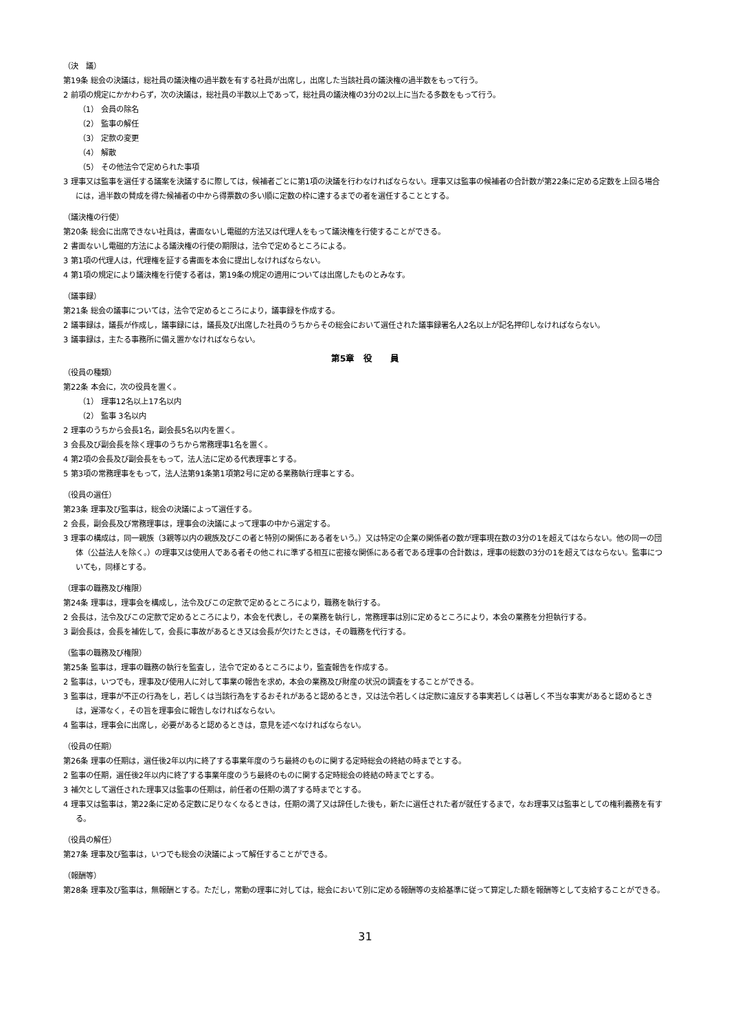（決　議）
第19条 総会の決議は，総社員の議決権の過半数を有する社員が出席し，出席した当該社員の議決権の過半数をもって行う。
2 前項の規定にかかわらず，次の決議は，総社員の半数以上であって，総社員の議決権の3分の2以上に当たる多数をもって行う。
（1） 会員の除名
（2） 監事の解任
（3） 定款の変更
（4） 解散
（5） その他法令で定められた事項
3 理事又は監事を選任する議案を決議するに際しては，候補者ごとに第1項の決議を行わなければならない。理事又は監事の候補者の合計数が第22条に定める定数を上回る場合には，過半数の賛成を得た候補者の中から得票数の多い順に定数の枠に達するまでの者を選任することとする。
（議決権の行使）
第20条 総会に出席できない社員は，書面ないし電磁的方法又は代理人をもって議決権を行使することができる。
2 書面ないし電磁的方法による議決権の行使の期限は，法令で定めるところによる。
3 第1項の代理人は，代理権を証する書面を本会に提出しなければならない。
4 第1項の規定により議決権を行使する者は，第19条の規定の適用については出席したものとみなす。
（議事録）
第21条 総会の議事については，法令で定めるところにより，議事録を作成する。
2 議事録は，議長が作成し，議事録には，議長及び出席した社員のうちからその総会において選任された議事録署名人2名以上が記名押印しなければならない。
3 議事録は，主たる事務所に備え置かなければならない。
第5章　役　　員
（役員の種類）
第22条 本会に，次の役員を置く。
（1） 理事12名以上17名以内
（2） 監事 3名以内
2 理事のうちから会長1名，副会長5名以内を置く。
3 会長及び副会長を除く理事のうちから常務理事1名を置く。
4 第2項の会長及び副会長をもって，法人法に定める代表理事とする。
5 第3項の常務理事をもって，法人法第91条第1項第2号に定める業務執行理事とする。
（役員の選任）
第23条 理事及び監事は，総会の決議によって選任する。
2 会長，副会長及び常務理事は，理事会の決議によって理事の中から選定する。
3 理事の構成は，同一親族（3親等以内の親族及びこの者と特別の関係にある者をいう。）又は特定の企業の関係者の数が理事現在数の3分の1を超えてはならない。他の同一の団体（公益法人を除く。）の理事又は使用人である者その他これに準ずる相互に密接な関係にある者である理事の合計数は，理事の総数の3分の1を超えてはならない。監事についても，同様とする。
（理事の職務及び権限）
第24条 理事は，理事会を構成し，法令及びこの定款で定めるところにより，職務を執行する。
2 会長は，法令及びこの定款で定めるところにより，本会を代表し，その業務を執行し，常務理事は別に定めるところにより，本会の業務を分担執行する。
3 副会長は，会長を補佐して，会長に事故があるとき又は会長が欠けたときは，その職務を代行する。
（監事の職務及び権限）
第25条 監事は，理事の職務の執行を監査し，法令で定めるところにより，監査報告を作成する。
2 監事は，いつでも，理事及び使用人に対して事業の報告を求め，本会の業務及び財産の状況の調査をすることができる。
3 監事は，理事が不正の行為をし，若しくは当該行為をするおそれがあると認めるとき，又は法令若しくは定款に違反する事実若しくは著しく不当な事実があると認めるときは，遅滞なく，その旨を理事会に報告しなければならない。
4 監事は，理事会に出席し，必要があると認めるときは，意見を述べなければならない。
（役員の任期）
第26条 理事の任期は，選任後2年以内に終了する事業年度のうち最終のものに関する定時総会の終結の時までとする。
2 監事の任期，選任後2年以内に終了する事業年度のうち最終のものに関する定時総会の終結の時までとする。
3 補欠として選任された理事又は監事の任期は，前任者の任期の満了する時までとする。
4 理事又は監事は，第22条に定める定数に足りなくなるときは，任期の満了又は辞任した後も，新たに選任された者が就任するまで，なお理事又は監事としての権利義務を有する。
（役員の解任）
第27条 理事及び監事は，いつでも総会の決議によって解任することができる。
（報酬等）
第28条 理事及び監事は，無報酬とする。ただし，常勤の理事に対しては，総会において別に定める報酬等の支給基準に従って算定した額を報酬等として支給することができる。
31